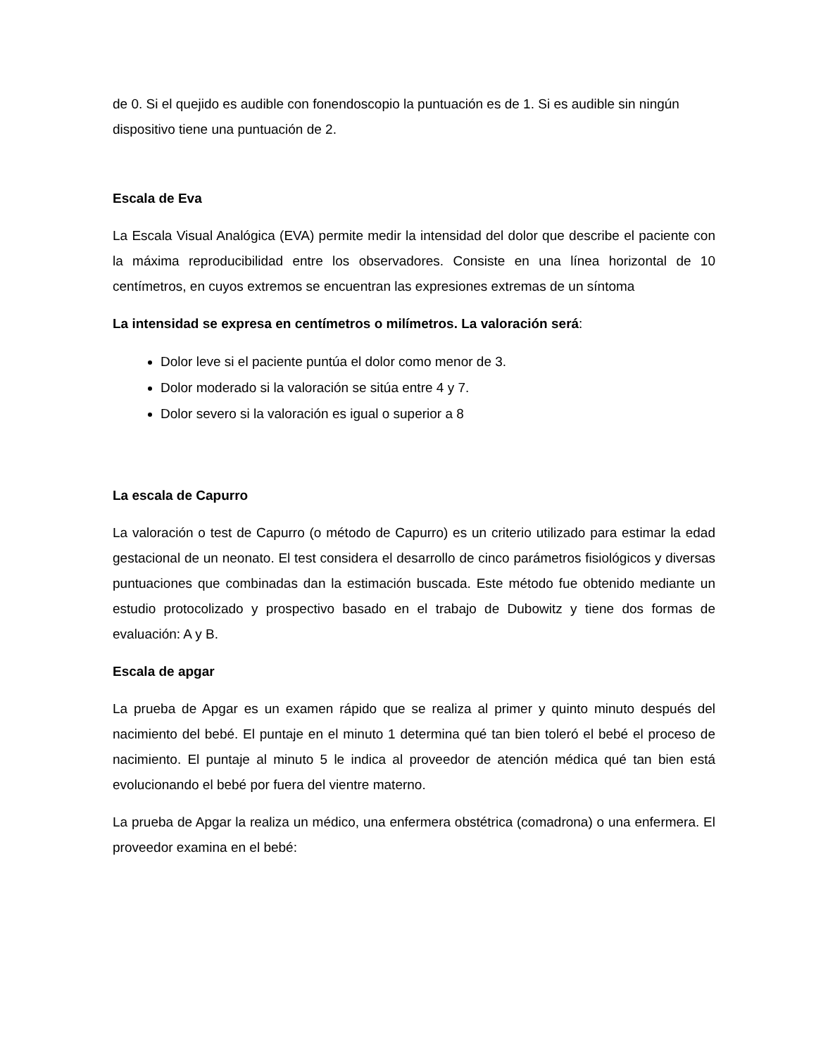de 0. Si el quejido es audible con fonendoscopio la puntuación es de 1. Si es audible sin ningún dispositivo tiene una puntuación de 2.
Escala de Eva
La Escala Visual Analógica (EVA) permite medir la intensidad del dolor que describe el paciente con la máxima reproducibilidad entre los observadores. Consiste en una línea horizontal de 10 centímetros, en cuyos extremos se encuentran las expresiones extremas de un síntoma
La intensidad se expresa en centímetros o milímetros. La valoración será:
Dolor leve si el paciente puntúa el dolor como menor de 3.
Dolor moderado si la valoración se sitúa entre 4 y 7.
Dolor severo si la valoración es igual o superior a 8
La escala de Capurro
La valoración o test de Capurro (o método de Capurro) es un criterio utilizado para estimar la edad gestacional de un neonato. El test considera el desarrollo de cinco parámetros fisiológicos y diversas puntuaciones que combinadas dan la estimación buscada. Este método fue obtenido mediante un estudio protocolizado y prospectivo basado en el trabajo de Dubowitz y tiene dos formas de evaluación: A y B.
Escala de apgar
La prueba de Apgar es un examen rápido que se realiza al primer y quinto minuto después del nacimiento del bebé. El puntaje en el minuto 1 determina qué tan bien toleró el bebé el proceso de nacimiento. El puntaje al minuto 5 le indica al proveedor de atención médica qué tan bien está evolucionando el bebé por fuera del vientre materno.
La prueba de Apgar la realiza un médico, una enfermera obstétrica (comadrona) o una enfermera. El proveedor examina en el bebé: